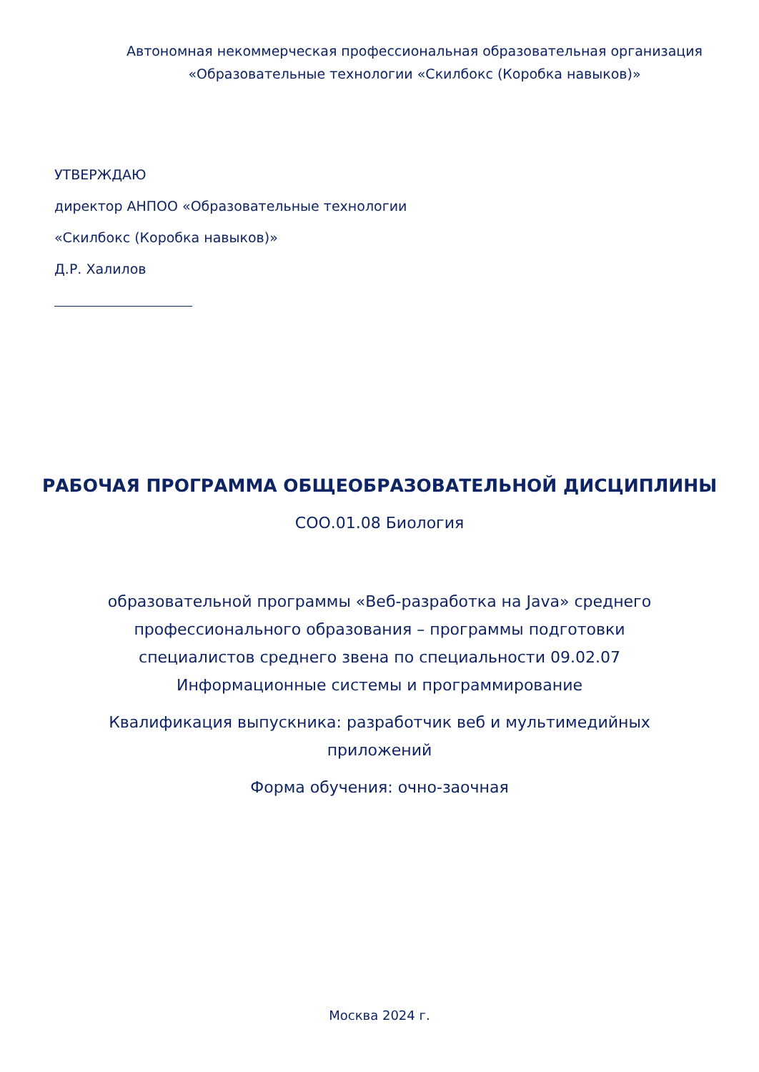Автономная некоммерческая профессиональная образовательная организация
«Образовательные технологии «Скилбокс (Коробка навыков)»
УТВЕРЖДАЮ
директор АНПОО «Образовательные технологии
«Скилбокс (Коробка навыков)»
Д.Р. Халилов
РАБОЧАЯ ПРОГРАММА ОБЩЕОБРАЗОВАТЕЛЬНОЙ ДИСЦИПЛИНЫ
СОО.01.08 Биология
образовательной программы «Веб-разработка на Java» среднего профессионального образования – программы подготовки специалистов среднего звена по специальности 09.02.07 Информационные системы и программирование
Квалификация выпускника: разработчик веб и мультимедийных приложений
Форма обучения: очно-заочная
Москва 2024 г.